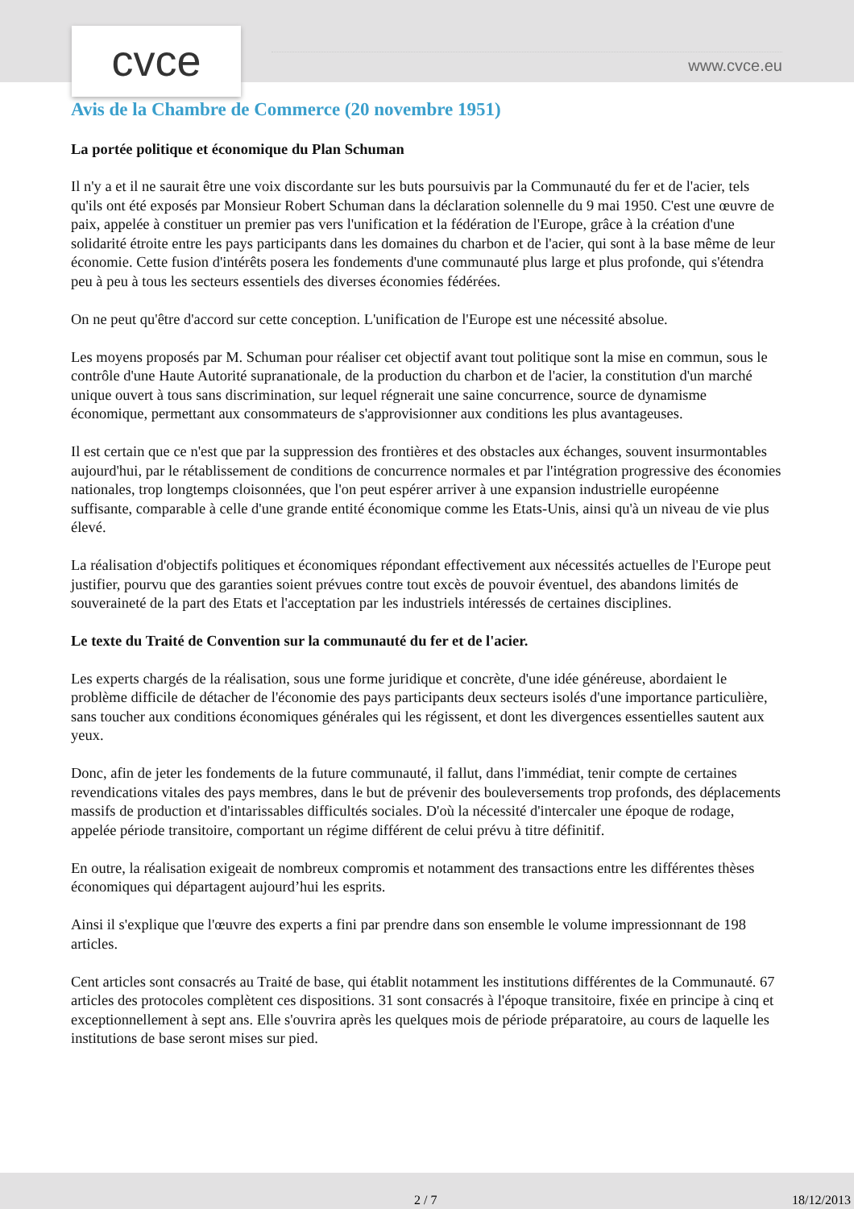cvce www.cvce.eu
Avis de la Chambre de Commerce (20 novembre 1951)
La portée politique et économique du Plan Schuman
Il n'y a et il ne saurait être une voix discordante sur les buts poursuivis par la Communauté du fer et de l'acier, tels qu'ils ont été exposés par Monsieur Robert Schuman dans la déclaration solennelle du 9 mai 1950. C'est une œuvre de paix, appelée à constituer un premier pas vers l'unification et la fédération de l'Europe, grâce à la création d'une solidarité étroite entre les pays participants dans les domaines du charbon et de l'acier, qui sont à la base même de leur économie. Cette fusion d'intérêts posera les fondements d'une communauté plus large et plus profonde, qui s'étendra peu à peu à tous les secteurs essentiels des diverses économies fédérées.
On ne peut qu'être d'accord sur cette conception. L'unification de l'Europe est une nécessité absolue.
Les moyens proposés par M. Schuman pour réaliser cet objectif avant tout politique sont la mise en commun, sous le contrôle d'une Haute Autorité supranationale, de la production du charbon et de l'acier, la constitution d'un marché unique ouvert à tous sans discrimination, sur lequel régnerait une saine concurrence, source de dynamisme économique, permettant aux consommateurs de s'approvisionner aux conditions les plus avantageuses.
Il est certain que ce n'est que par la suppression des frontières et des obstacles aux échanges, souvent insurmontables aujourd'hui, par le rétablissement de conditions de concurrence normales et par l'intégration progressive des économies nationales, trop longtemps cloisonnées, que l'on peut espérer arriver à une expansion industrielle européenne suffisante, comparable à celle d'une grande entité économique comme les Etats-Unis, ainsi qu'à un niveau de vie plus élevé.
La réalisation d'objectifs politiques et économiques répondant effectivement aux nécessités actuelles de l'Europe peut justifier, pourvu que des garanties soient prévues contre tout excès de pouvoir éventuel, des abandons limités de souveraineté de la part des Etats et l'acceptation par les industriels intéressés de certaines disciplines.
Le texte du Traité de Convention sur la communauté du fer et de l'acier.
Les experts chargés de la réalisation, sous une forme juridique et concrète, d'une idée généreuse, abordaient le problème difficile de détacher de l'économie des pays participants deux secteurs isolés d'une importance particulière, sans toucher aux conditions économiques générales qui les régissent, et dont les divergences essentielles sautent aux yeux.
Donc, afin de jeter les fondements de la future communauté, il fallut, dans l'immédiat, tenir compte de certaines revendications vitales des pays membres, dans le but de prévenir des bouleversements trop profonds, des déplacements massifs de production et d'intarissables difficultés sociales. D'où la nécessité d'intercaler une époque de rodage, appelée période transitoire, comportant un régime différent de celui prévu à titre définitif.
En outre, la réalisation exigeait de nombreux compromis et notamment des transactions entre les différentes thèses économiques qui départagent aujourd’hui les esprits.
Ainsi il s'explique que l'œuvre des experts a fini par prendre dans son ensemble le volume impressionnant de 198 articles.
Cent articles sont consacrés au Traité de base, qui établit notamment les institutions différentes de la Communauté. 67 articles des protocoles complètent ces dispositions. 31 sont consacrés à l'époque transitoire, fixée en principe à cinq et exceptionnellement à sept ans. Elle s'ouvrira après les quelques mois de période préparatoire, au cours de laquelle les institutions de base seront mises sur pied.
2 / 7 18/12/2013